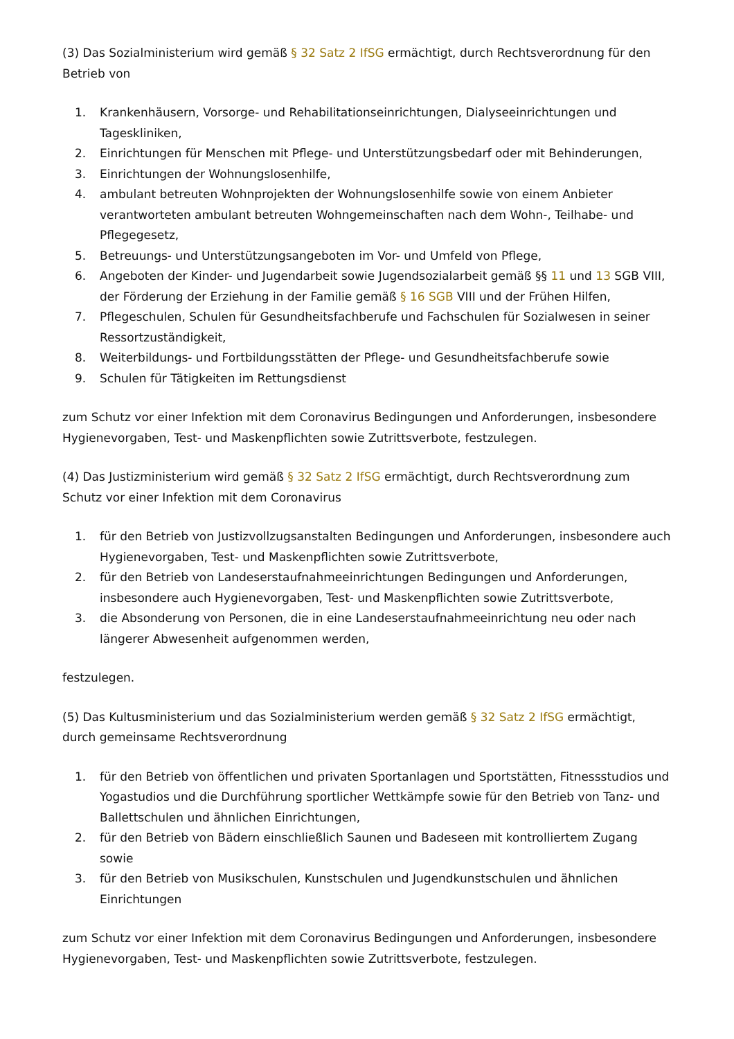(3) Das Sozialministerium wird gemäß § 32 Satz 2 IfSG ermächtigt, durch Rechtsverordnung für den Betrieb von
1. Krankenhäusern, Vorsorge- und Rehabilitationseinrichtungen, Dialyseeinrichtungen und Tageskliniken,
2. Einrichtungen für Menschen mit Pflege- und Unterstützungsbedarf oder mit Behinderungen,
3. Einrichtungen der Wohnungslosenhilfe,
4. ambulant betreuten Wohnprojekten der Wohnungslosenhilfe sowie von einem Anbieter verantworteten ambulant betreuten Wohngemeinschaften nach dem Wohn-, Teilhabe- und Pflegegesetz,
5. Betreuungs- und Unterstützungsangeboten im Vor- und Umfeld von Pflege,
6. Angeboten der Kinder- und Jugendarbeit sowie Jugendsozialarbeit gemäß §§ 11 und 13 SGB VIII, der Förderung der Erziehung in der Familie gemäß § 16 SGB VIII und der Frühen Hilfen,
7. Pflegeschulen, Schulen für Gesundheitsfachberufe und Fachschulen für Sozialwesen in seiner Ressortzuständigkeit,
8. Weiterbildungs- und Fortbildungsstätten der Pflege- und Gesundheitsfachberufe sowie
9. Schulen für Tätigkeiten im Rettungsdienst
zum Schutz vor einer Infektion mit dem Coronavirus Bedingungen und Anforderungen, insbesondere Hygienevorgaben, Test- und Maskenpflichten sowie Zutrittsverbote, festzulegen.
(4) Das Justizministerium wird gemäß § 32 Satz 2 IfSG ermächtigt, durch Rechtsverordnung zum Schutz vor einer Infektion mit dem Coronavirus
1. für den Betrieb von Justizvollzugsanstalten Bedingungen und Anforderungen, insbesondere auch Hygienevorgaben, Test- und Maskenpflichten sowie Zutrittsverbote,
2. für den Betrieb von Landeserstaufnahmeeinrichtungen Bedingungen und Anforderungen, insbesondere auch Hygienevorgaben, Test- und Maskenpflichten sowie Zutrittsverbote,
3. die Absonderung von Personen, die in eine Landeserstaufnahmeeinrichtung neu oder nach längerer Abwesenheit aufgenommen werden,
festzulegen.
(5) Das Kultusministerium und das Sozialministerium werden gemäß § 32 Satz 2 IfSG ermächtigt, durch gemeinsame Rechtsverordnung
1. für den Betrieb von öffentlichen und privaten Sportanlagen und Sportstätten, Fitnessstudios und Yogastudios und die Durchführung sportlicher Wettkämpfe sowie für den Betrieb von Tanz- und Ballettschulen und ähnlichen Einrichtungen,
2. für den Betrieb von Bädern einschließlich Saunen und Badeseen mit kontrolliertem Zugang sowie
3. für den Betrieb von Musikschulen, Kunstschulen und Jugendkunstschulen und ähnlichen Einrichtungen
zum Schutz vor einer Infektion mit dem Coronavirus Bedingungen und Anforderungen, insbesondere Hygienevorgaben, Test- und Maskenpflichten sowie Zutrittsverbote, festzulegen.